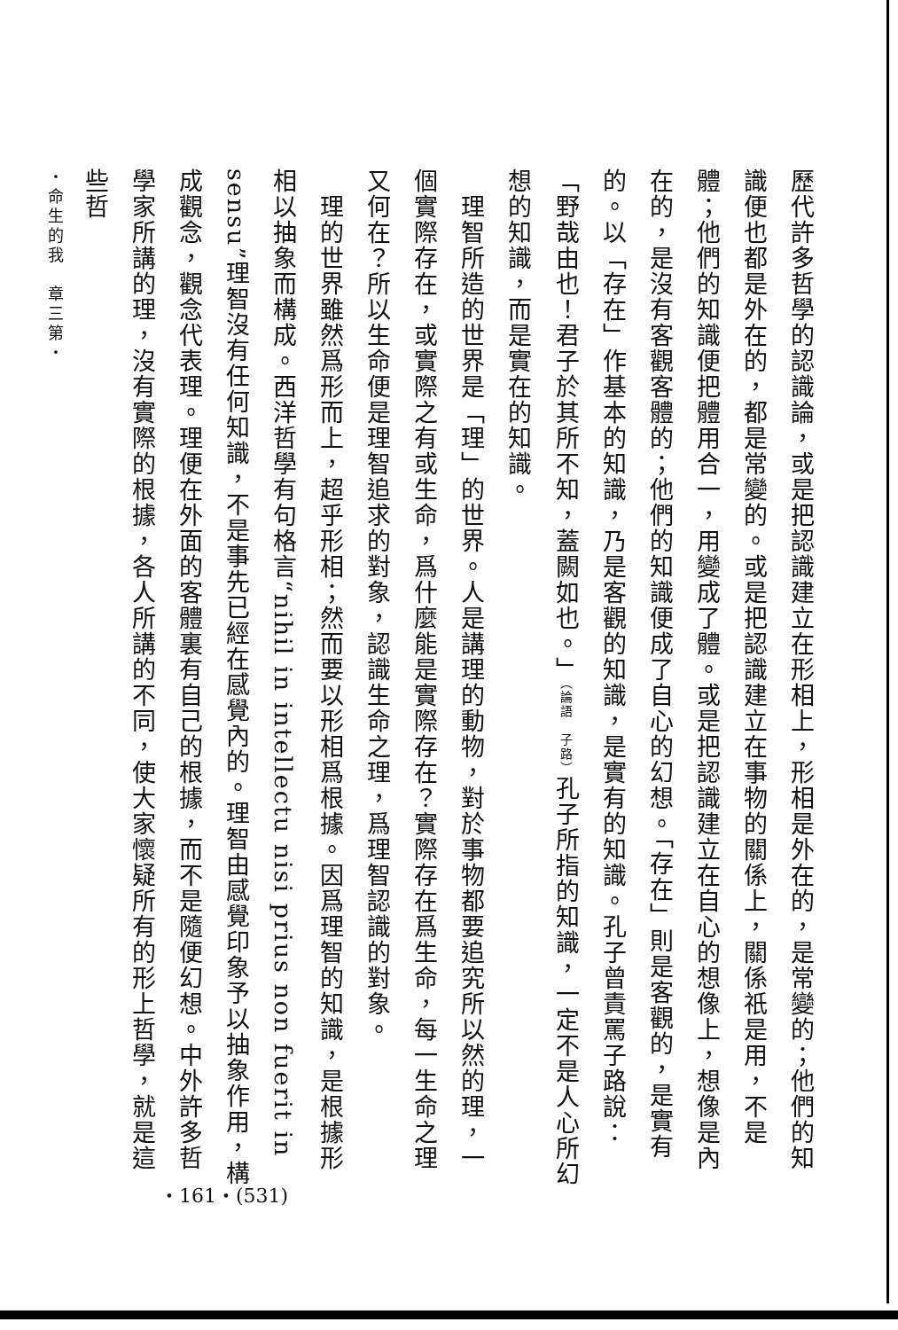歷代許多哲學的認識論，或是把認識建立在形相上，形相是外在的，是常變的；他們的知識便也都是外在的，都是常變的。或是把認識建立在事物的關係上，關係祇是用，不是體；他們的知識便把體用合一，用變成了體。或是把認識建立在自心的想像上，想像是內在的，是沒有客觀客體的；他們的知識便成了自心的幻想。「存在」則是客觀的，是實有的。以「存在」作基本的知識，乃是客觀的知識，是實有的知識。孔子曾責罵子路說：「野哉由也！君子於其所不知，蓋闕如也。」（論語　子路）孔子所指的知識，一定不是人心所幻想的知識，而是實在的知識。
　理智所造的世界是「理」的世界。人是講理的動物，對於事物都要追究所以然的理，一個實際存在，或實際之有或生命，爲什麼能是實際存在？實際存在爲生命，每一生命之理又何在？所以生命便是理智追求的對象，認識生命之理，爲理智認識的對象。
　理的世界雖然爲形而上，超乎形相；然而要以形相爲根據。因爲理智的知識，是根據形相以抽象而構成。西洋哲學有句格言“nihil in intellectu nisi prius non fuerit in sensu”理智沒有任何知識，不是事先已經在感覺內的。理智由感覺印象予以抽象作用，構成觀念，觀念代表理。理便在外面的客體裏有自己的根據，而不是隨便幻想。中外許多哲學家所講的理，沒有實際的根據，各人所講的不同，使大家懷疑所有的形上哲學，就是這些哲
・命生的我　章三第・
・161・(531)